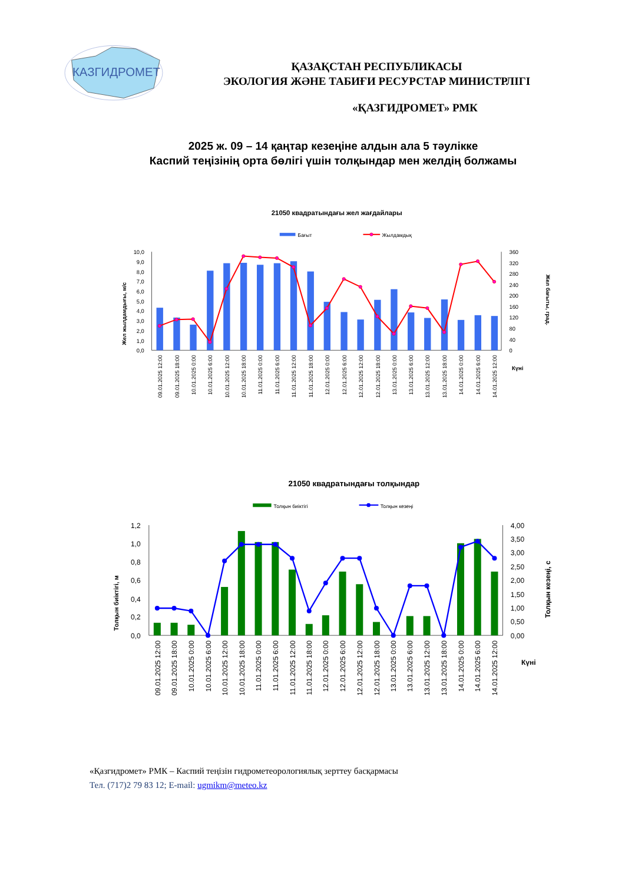КАЗГИДРОМЕТ
ҚАЗАҚСТАН РЕСПУБЛИКАСЫ
ЭКОЛОГИЯ ЖӘНЕ ТАБИҒИ РЕСУРСТАР МИНИСТРЛІГІ
«ҚАЗГИДРОМЕТ» РМК
2025 ж. 09 – 14 қаңтар кезеңіне алдын ала 5 тәулікке
Каспий теңізінің орта бөлігі үшін толқындар мен желдің болжамы
21050 квадратындағы жел жағдайлары
Бағыт
Жылдамдық
10,0
9,0
8,0
7,0
6,0
5,0
4,0
3,0
2,0
1,0
0,0
360
320
280
240
200
160
120
80
40
0
Жел жылдамдығы, м/с
Жел бағыты, град.
Күні
09.01.2025 12:00
09.01.2025 18:00
10.01.2025 0:00
10.01.2025 6:00
10.01.2025 12:00
10.01.2025 18:00
11.01.2025 0:00
11.01.2025 6:00
11.01.2025 12:00
11.01.2025 18:00
12.01.2025 0:00
12.01.2025 6:00
12.01.2025 12:00
12.01.2025 18:00
13.01.2025 0:00
13.01.2025 6:00
13.01.2025 12:00
13.01.2025 18:00
14.01.2025 0:00
14.01.2025 6:00
14.01.2025 12:00
21050 квадратындағы толқындар
Толқын биіктігі
Толқын кезеңі
1,2
1,0
0,8
0,6
0,4
0,2
0,0
4,00
3,50
3,00
2,50
2,00
1,50
1,00
0,50
0,00
Толқын биіктігі, м
Толқын кезеңі, с
Күні
09.01.2025 12:00
09.01.2025 18:00
10.01.2025 0:00
10.01.2025 6:00
10.01.2025 12:00
10.01.2025 18:00
11.01.2025 0:00
11.01.2025 6:00
11.01.2025 12:00
11.01.2025 18:00
12.01.2025 0:00
12.01.2025 6:00
12.01.2025 12:00
12.01.2025 18:00
13.01.2025 0:00
13.01.2025 6:00
13.01.2025 12:00
13.01.2025 18:00
14.01.2025 0:00
14.01.2025 6:00
14.01.2025 12:00
«Қазгидромет» РМК – Каспий теңізін гидрометеорологиялық зерттеу басқармасы
Тел. (717)2 79 83 12; E-mail: ugmikm@meteo.kz